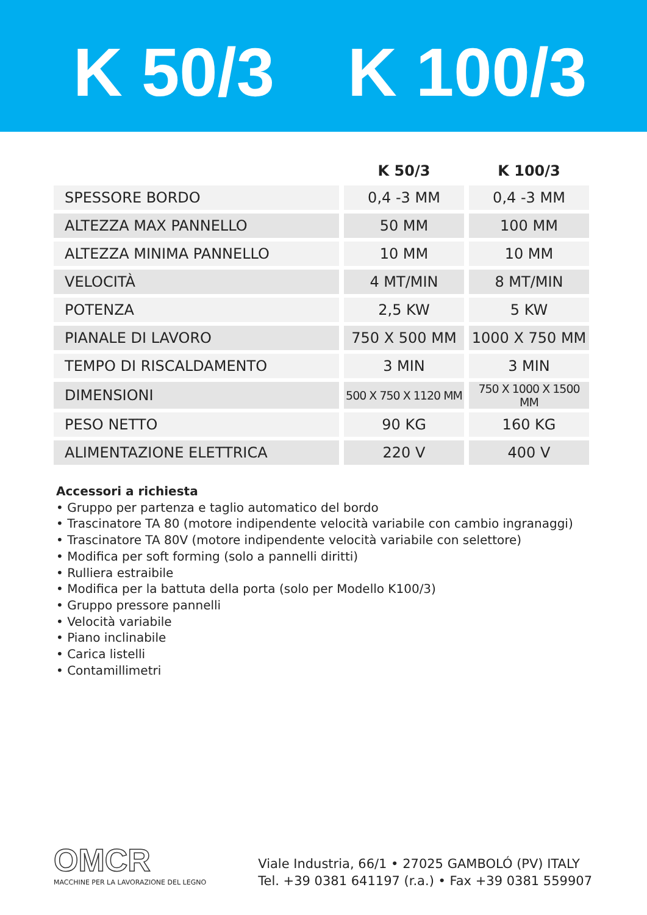K 50/3 K 100/3
| | K 50/3 | K 100/3 |
| --- | --- | --- |
| SPESSORE BORDO | 0,4 -3 MM | 0,4 -3 MM |
| ALTEZZA MAX PANNELLO | 50 MM | 100 MM |
| ALTEZZA MINIMA PANNELLO | 10 MM | 10 MM |
| VELOCITÀ | 4 MT/MIN | 8 MT/MIN |
| POTENZA | 2,5 KW | 5 KW |
| PIANALE DI LAVORO | 750 X 500 MM | 1000 X 750 MM |
| TEMPO DI RISCALDAMENTO | 3 MIN | 3 MIN |
| DIMENSIONI | 500 X 750 X 1120 MM | 750 X 1000 X 1500 MM |
| PESO NETTO | 90 KG | 160 KG |
| ALIMENTAZIONE ELETTRICA | 220 V | 400 V |
Accessori a richiesta
• Gruppo per partenza e taglio automatico del bordo
• Trascinatore TA 80 (motore indipendente velocità variabile con cambio ingranaggi)
• Trascinatore TA 80V (motore indipendente velocità variabile con selettore)
• Modifica per soft forming (solo a pannelli diritti)
• Rulliera estraibile
• Modifica per la battuta della porta (solo per Modello K100/3)
• Gruppo pressore pannelli
• Velocità variabile
• Piano inclinabile
• Carica listelli
• Contamillimetri
OMCR
MACCHINE PER LA LAVORAZIONE DEL LEGNO
Viale Industria, 66/1 • 27025 GAMBOLÓ (PV) ITALY
Tel. +39 0381 641197 (r.a.) • Fax +39 0381 559907